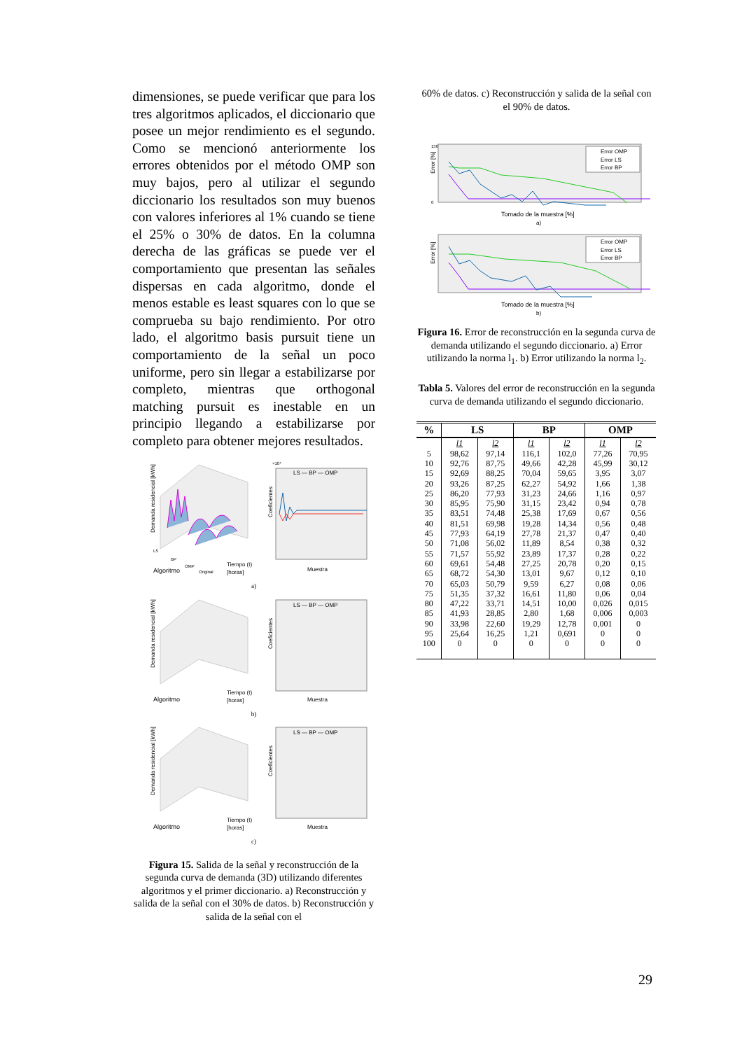dimensiones, se puede verificar que para los tres algoritmos aplicados, el diccionario que posee un mejor rendimiento es el segundo. Como se mencionó anteriormente los errores obtenidos por el método OMP son muy bajos, pero al utilizar el segundo diccionario los resultados son muy buenos con valores inferiores al 1% cuando se tiene el 25% o 30% de datos. En la columna derecha de las gráficas se puede ver el comportamiento que presentan las señales dispersas en cada algoritmo, donde el menos estable es least squares con lo que se comprueba su bajo rendimiento. Por otro lado, el algoritmo basis pursuit tiene un comportamiento de la señal un poco uniforme, pero sin llegar a estabilizarse por completo, mientras que orthogonal matching pursuit es inestable en un principio llegando a estabilizarse por completo para obtener mejores resultados.
Demanda residencial [kWh]
LS
BP
OMP
Original
Algoritmo
Tiempo (t)
[horas]
×10⁴
LS — BP — OMP
Coeficientes
Muestra
a)
Demanda residencial [kWh]
Algoritmo
Tiempo (t)
[horas]
LS — BP — OMP
Coeficientes
Muestra
b)
Demanda residencial [kWh]
Algoritmo
Tiempo (t)
[horas]
LS — BP — OMP
Coeficientes
Muestra
c)
Figura 15. Salida de la señal y reconstrucción de la segunda curva de demanda (3D) utilizando diferentes algoritmos y el primer diccionario. a) Reconstrucción y salida de la señal con el 30% de datos. b) Reconstrucción y salida de la señal con el
60% de datos. c) Reconstrucción y salida de la señal con el 90% de datos.
Error OMP
Error LS
Error BP
Error [%]
150
0
Tomado de la muestra [%]
a)
Error OMP
Error LS
Error BP
Error [%]
Tomado de la muestra [%]
b)
Figura 16. Error de reconstrucción en la segunda curva de demanda utilizando el segundo diccionario. a) Error utilizando la norma l<sub>1</sub>. b) Error utilizando la norma l<sub>2</sub>.
Tabla 5. Valores del error de reconstrucción en la segunda curva de demanda utilizando el segundo diccionario.
| % | LS | | BP | | OMP | |
| --- | --- | --- | --- | --- | --- | --- |
| | l1 | l2 | l1 | l2 | l1 | l2 |
| 5 | 98,62 | 97,14 | 116,1 | 102,0 | 77,26 | 70,95 |
| 10 | 92,76 | 87,75 | 49,66 | 42,28 | 45,99 | 30,12 |
| 15 | 92,69 | 88,25 | 70,04 | 59,65 | 3,95 | 3,07 |
| 20 | 93,26 | 87,25 | 62,27 | 54,92 | 1,66 | 1,38 |
| 25 | 86,20 | 77,93 | 31,23 | 24,66 | 1,16 | 0,97 |
| 30 | 85,95 | 75,90 | 31,15 | 23,42 | 0,94 | 0,78 |
| 35 | 83,51 | 74,48 | 25,38 | 17,69 | 0,67 | 0,56 |
| 40 | 81,51 | 69,98 | 19,28 | 14,34 | 0,56 | 0,48 |
| 45 | 77,93 | 64,19 | 27,78 | 21,37 | 0,47 | 0,40 |
| 50 | 71,08 | 56,02 | 11,89 | 8,54 | 0,38 | 0,32 |
| 55 | 71,57 | 55,92 | 23,89 | 17,37 | 0,28 | 0,22 |
| 60 | 69,61 | 54,48 | 27,25 | 20,78 | 0,20 | 0,15 |
| 65 | 68,72 | 54,30 | 13,01 | 9,67 | 0,12 | 0,10 |
| 70 | 65,03 | 50,79 | 9,59 | 6,27 | 0,08 | 0,06 |
| 75 | 51,35 | 37,32 | 16,61 | 11,80 | 0,06 | 0,04 |
| 80 | 47,22 | 33,71 | 14,51 | 10,00 | 0,026 | 0,015 |
| 85 | 41,93 | 28,85 | 2,80 | 1,68 | 0,006 | 0,003 |
| 90 | 33,98 | 22,60 | 19,29 | 12,78 | 0,001 | 0 |
| 95 | 25,64 | 16,25 | 1,21 | 0,691 | 0 | 0 |
| 100 | 0 | 0 | 0 | 0 | 0 | 0 |
29